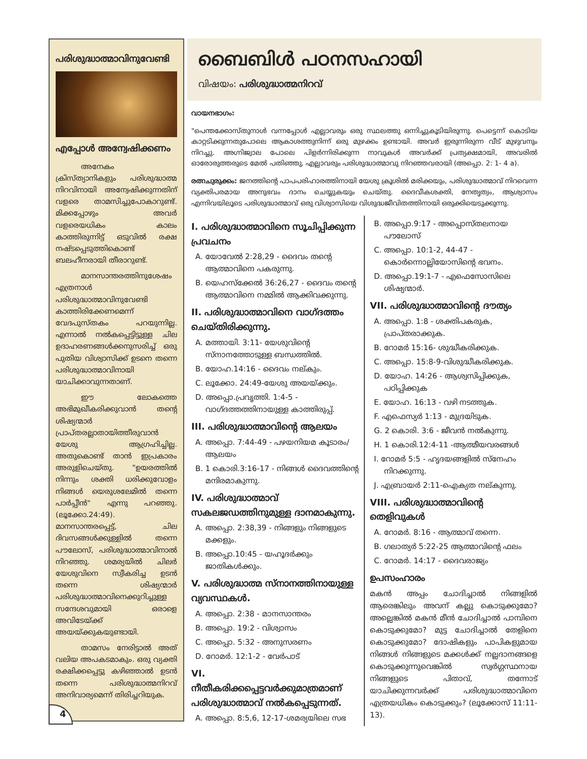പരിശുദ്ധാത്മാവിനുവേണ്ടി
എപ്പോൾ അന്വേഷിക്കണം
അനേകം ക്രിസ്ത്യാനികളും പരിശുദ്ധാത്മ നിറവിനായി അന്വേഷിക്കുന്നതിന് വളരെ താമസിച്ചുപോകാറുണ്ട്. മിക്കപ്പോഴും അവർ വളരെയധികം കാലം കാത്തിരുന്നിട്ട് ഒടുവിൽ രക്ഷ നഷ്ടപ്പെടുത്തികൊണ്ട് ബലഹീനരായി തീരാറുണ്ട്.
മാനസാന്തരത്തിനുശേഷം എത്രനാൾ പരിശുദ്ധാത്മാവിനുവേണ്ടി കാത്തിരിക്കേണമെന്ന് വേദപുസ്തകം പറയുന്നില്ല. എന്നാൽ നൽകപ്പെട്ടിട്ടുള്ള ചില ഉദാഹരണങ്ങൾക്കനുസരിച്ച് ഒരു പുതിയ വിശ്വാസിക്ക് ഉടനെ തന്നെ പരിശുദ്ധാത്മാവിനായി യാചിക്കാവുന്നതാണ്.
ഈ ലോകത്തെ അഭിമുഖീകരിക്കുവാൻ തന്റെ ശിഷ്യന്മാർ പ്രാപ്തരല്ലാതായിത്തീരുവാൻ യേശു ആഗ്രഹിച്ചില്ല. അതുകൊണ്ട് താൻ ഇപ്രകാരം അരുളിചെയ്തു. "ഉയരത്തിൽ നിന്നും ശക്തി ധരിക്കുവോളം നിങ്ങൾ യെരുശലേമിൽ തന്നെ പാർപ്പീൻ" എന്നു പറഞ്ഞു.(ലൂക്കോ.24:49). മാനസാന്തരപ്പെട്ട്, ചില ദിവസങ്ങൾക്കുള്ളിൽ തന്നെ പൗലോസ്, പരിശുദ്ധാത്മാവിനാൽ നിറഞ്ഞു. ശമര്യയിൽ ചിലർ യേശുവിനെ സ്വീകരിച്ച ഉടൻ തന്നെ ശിഷ്യന്മാർ പരിശുദ്ധാത്മാവിനെക്കുറിച്ചുള്ള സന്ദേശവുമായി ഒരാളെ അവിടേയ്ക്ക് അയയ്ക്കുകയുണ്ടായി.
താമസം നേരിട്ടാൽ അത് വലിയ അപകടമാകും. ഒരു വ്യക്തി രക്ഷിക്കപ്പെട്ടു കഴിഞ്ഞാൽ ഉടൻ തന്നെ പരിശുദ്ധാത്മനിറവ് അനിവാര്യമെന്ന് തിരിച്ചറിയുക.
4
ബൈബിൾ പഠനസഹായി
വിഷയം: പരിശുദ്ധാത്മനിറവ്
വായനഭാഗം:
"പെന്തക്കോസ്തുനാൾ വന്നപ്പോൾ എല്ലാവരും ഒരു സ്ഥലത്തു ഒന്നിച്ചുകൂടിയിരുന്നു. പെട്ടെന്ന് കൊടിയ കാറ്റടിക്കുന്നതുപോലെ ആകാശത്തുനിന്ന് ഒരു മുഴക്കം ഉണ്ടായി. അവർ ഇരുന്നിരുന്ന വീട് മുഴുവനും നിറച്ചു. അഗ്നിജ്വാല പോലെ പിളർന്നിരിക്കുന്ന നാവുകൾ അവർക്ക് പ്രത്യക്ഷമായി, അവരിൽ ഓരോരുത്തരുടെ മേൽ പതിഞ്ഞു. എല്ലാവരും പരിശുദ്ധാത്മാവു നിറഞ്ഞവരായി (അപ്പൊ. 2: 1- 4 a).
രത്നചുരുക്കം: ജനത്തിന്റെ പാപപരിഹാരത്തിനായി യേശു ക്രൂശിൽ മരിക്കയും, പരിശുദ്ധാത്മാവ് നിറവെന്ന വ്യക്തിപരമായ അനുഭവം ദാനം ചെയ്യുകയും ചെയ്തു. ദൈവീകശക്തി, നേതൃത്വം, ആശ്വാസം എന്നിവയിലൂടെ പരിശുദ്ധാത്മാവ് ഒരു വിശ്വാസിയെ വിശുദ്ധജീവിതത്തിനായി ഒരുക്കിയെടുക്കുന്നു.
I. പരിശുദ്ധാത്മാവിനെ സൂചിപ്പിക്കുന്ന പ്രവചനം
A. യോവേൽ 2:28,29 - ദൈവം തന്റെ ആത്മാവിനെ പകരുന്നു.
B. യെഹസ്ക്കേൽ 36:26,27 - ദൈവം തന്റെ ആത്മാവിനെ നമ്മിൽ ആക്കിവക്കുന്നു.
II. പരിശുദ്ധാത്മാവിനെ വാഗ്ദത്തം ചെയ്തിരിക്കുന്നു.
A. മത്തായി. 3:11- യേശുവിന്റെ സ്നാനത്തോടുള്ള ബന്ധത്തിൽ.
B. യോഹ.14:16 - ദൈവം നല്കും.
C. ലൂക്കോ. 24:49-യേശു അയയ്ക്കും.
D. അപ്പൊ.പ്രവൃത്തി. 1:4-5 - വാഗ്ദത്തത്തിനായുള്ള കാത്തിരുപ്പ്.
III. പരിശുദ്ധാത്മാവിന്റെ ആലയം
A. അപ്പൊ. 7:44-49 - പഴയനിയമ കൂടാരം/ ആലയം
B. 1 കൊരി.3:16-17 - നിങ്ങൾ ദൈവത്തിന്റെ മന്ദിരമാകുന്നു.
IV. പരിശുദ്ധാത്മാവ് സകലജഡത്തിനുമുള്ള ദാനമാകുന്നു.
A. അപ്പൊ. 2:38,39 - നിങ്ങളും നിങ്ങളുടെ മക്കളും.
B. അപ്പൊ.10:45 - യഹൂദർക്കും ജാതികൾക്കും.
V. പരിശുദ്ധാത്മ സ്നാനത്തിനായുള്ള വ്യവസ്ഥകൾ.
A. അപ്പൊ. 2:38 - മാനസാന്തരം
B. അപ്പൊ. 19:2 - വിശ്വാസം
C. അപ്പൊ. 5:32 - അനുസരണം
D. റോമർ. 12:1-2 - വേർപാട്
VI. നീതീകരിക്കപ്പെട്ടവർക്കുമാത്രമാണ് പരിശുദ്ധാത്മാവ് നൽകപ്പെടുന്നത്.
A. അപ്പൊ. 8:5,6, 12-17-ശമര്യയിലെ സഭ
B. അപ്പൊ.9:17 - അപ്പൊസ്തലനായ പൗലോസ്
C. അപ്പൊ. 10:1-2, 44-47 - കൊർന്നൊല്ലിയോസിന്റെ ഭവനം.
D. അപ്പൊ.19:1-7 - എഫെസോസിലെ ശിഷ്യന്മാർ.
VII. പരിശുദ്ധാത്മാവിന്റെ ദൗത്യം
A. അപ്പൊ. 1:8 - ശക്തിപകരുക, പ്രാപ്തരാക്കുക.
B. റോമർ 15:16- ശുദ്ധീകരിക്കുക.
C. അപ്പൊ. 15:8-9-വിശുദ്ധീകരിക്കുക.
D. യോഹ. 14:26 - ആശ്വസിപ്പിക്കുക, പഠിപ്പിക്കുക
E. യോഹ. 16:13 - വഴി നടത്തുക.
F. എഫെസ്യർ 1:13 - മുദ്രയിടുക.
G. 2 കൊരി. 3:6 - ജീവൻ നൽകുന്നു.
H. 1 കൊരി.12:4-11 -ആത്മീയവരങ്ങൾ
I. റോമർ 5:5 - ഹൃദയങ്ങളിൽ സ്നേഹം നിറക്കുന്നു.
J. എബ്രായർ 2:11-ഐക്യത നല്കുന്നു.
VIII. പരിശുദ്ധാത്മാവിന്റെ തെളിവുകൾ
A. റോമർ. 8:16 - ആത്മാവ് തന്നെ.
B. ഗലാത്യർ 5:22-25 ആത്മാവിന്റെ ഫലം
C. റോമർ. 14:17 - ദൈവരാജ്യം
ഉപസംഹാരം
മകൻ അപ്പം ചോദിച്ചാൽ നിങ്ങളിൽ ആരെങ്കിലും അവന് കല്ലു കൊടുക്കുമോ? അല്ലെങ്കിൽ മകൻ മീൻ ചോദിച്ചാൽ പാമ്പിനെ കൊടുക്കുമോ? മുട്ട ചോദിച്ചാൽ തേളിനെ കൊടുക്കുമോ? ദോഷികളും പാപികളുമായ നിങ്ങൾ നിങ്ങളുടെ മക്കൾക്ക് നല്ലദാനങ്ങളെ കൊടുക്കുന്നുവെങ്കിൽ സ്വർഗ്ഗസ്ഥനായ നിങ്ങളുടെ പിതാവ്, തന്നോട് യാചിക്കുന്നവർക്ക് പരിശുദ്ധാത്മാവിനെ എത്രയധികം കൊടുക്കും? (ലൂക്കോസ് 11:11-13).